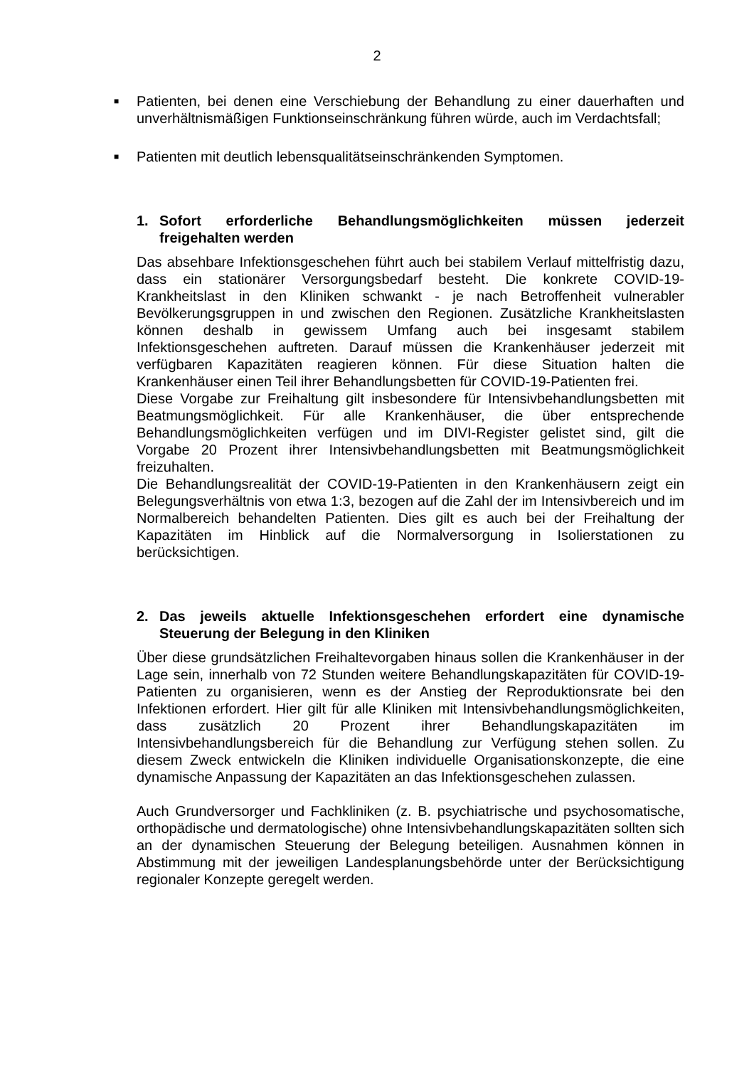2
■
Patienten, bei denen eine Verschiebung der Behandlung zu einer dauerhaften und unverhältnismäßigen Funktionseinschränkung führen würde, auch im Verdachtsfall;
■
Patienten mit deutlich lebensqualitätseinschränkenden Symptomen.
1. Sofort erforderliche Behandlungsmöglichkeiten müssen jederzeit freigehalten werden
Das absehbare Infektionsgeschehen führt auch bei stabilem Verlauf mittelfristig dazu, dass ein stationärer Versorgungsbedarf besteht. Die konkrete COVID-19-Krankheitslast in den Kliniken schwankt - je nach Betroffenheit vulnerabler Bevölkerungsgruppen in und zwischen den Regionen. Zusätzliche Krankheitslasten können deshalb in gewissem Umfang auch bei insgesamt stabilem Infektionsgeschehen auftreten. Darauf müssen die Krankenhäuser jederzeit mit verfügbaren Kapazitäten reagieren können. Für diese Situation halten die Krankenhäuser einen Teil ihrer Behandlungsbetten für COVID-19-Patienten frei.
Diese Vorgabe zur Freihaltung gilt insbesondere für Intensivbehandlungsbetten mit Beatmungsmöglichkeit. Für alle Krankenhäuser, die über entsprechende Behandlungsmöglichkeiten verfügen und im DIVI-Register gelistet sind, gilt die Vorgabe 20 Prozent ihrer Intensivbehandlungsbetten mit Beatmungsmöglichkeit freizuhalten.
Die Behandlungsrealität der COVID-19-Patienten in den Krankenhäusern zeigt ein Belegungsverhältnis von etwa 1:3, bezogen auf die Zahl der im Intensivbereich und im Normalbereich behandelten Patienten. Dies gilt es auch bei der Freihaltung der Kapazitäten im Hinblick auf die Normalversorgung in Isolierstationen zu berücksichtigen.
2. Das jeweils aktuelle Infektionsgeschehen erfordert eine dynamische Steuerung der Belegung in den Kliniken
Über diese grundsätzlichen Freihaltevorgaben hinaus sollen die Krankenhäuser in der Lage sein, innerhalb von 72 Stunden weitere Behandlungskapazitäten für COVID-19-Patienten zu organisieren, wenn es der Anstieg der Reproduktionsrate bei den Infektionen erfordert. Hier gilt für alle Kliniken mit Intensivbehandlungsmöglichkeiten, dass zusätzlich 20 Prozent ihrer Behandlungskapazitäten im Intensivbehandlungsbereich für die Behandlung zur Verfügung stehen sollen. Zu diesem Zweck entwickeln die Kliniken individuelle Organisationskonzepte, die eine dynamische Anpassung der Kapazitäten an das Infektionsgeschehen zulassen.
Auch Grundversorger und Fachkliniken (z. B. psychiatrische und psychosomatische, orthopädische und dermatologische) ohne Intensivbehandlungskapazitäten sollten sich an der dynamischen Steuerung der Belegung beteiligen. Ausnahmen können in Abstimmung mit der jeweiligen Landesplanungsbehörde unter der Berücksichtigung regionaler Konzepte geregelt werden.